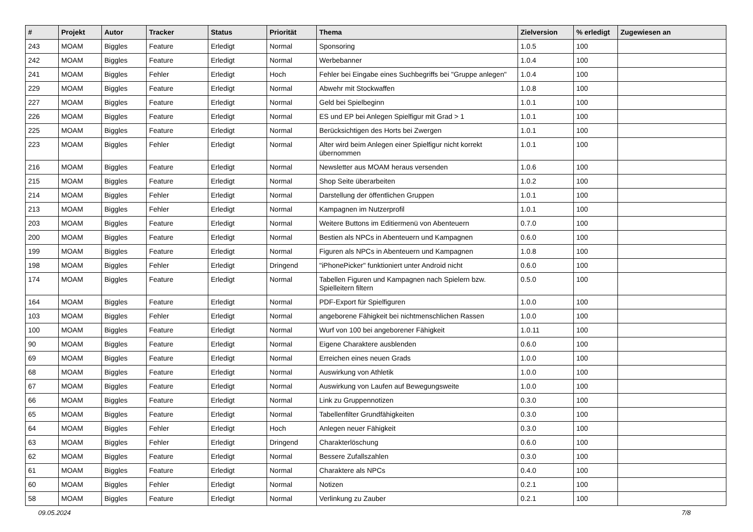| # | Projekt | Autor | Tracker | Status | Priorität | Thema | Zielversion | % erledigt | Zugewiesen an |
| --- | --- | --- | --- | --- | --- | --- | --- | --- | --- |
| 243 | MOAM | Biggles | Feature | Erledigt | Normal | Sponsoring | 1.0.5 | 100 | |
| 242 | MOAM | Biggles | Feature | Erledigt | Normal | Werbebanner | 1.0.4 | 100 | |
| 241 | MOAM | Biggles | Fehler | Erledigt | Hoch | Fehler bei Eingabe eines Suchbegriffs bei "Gruppe anlegen" | 1.0.4 | 100 | |
| 229 | MOAM | Biggles | Feature | Erledigt | Normal | Abwehr mit Stockwaffen | 1.0.8 | 100 | |
| 227 | MOAM | Biggles | Feature | Erledigt | Normal | Geld bei Spielbeginn | 1.0.1 | 100 | |
| 226 | MOAM | Biggles | Feature | Erledigt | Normal | ES und EP bei Anlegen Spielfigur mit Grad > 1 | 1.0.1 | 100 | |
| 225 | MOAM | Biggles | Feature | Erledigt | Normal | Berücksichtigen des Horts bei Zwergen | 1.0.1 | 100 | |
| 223 | MOAM | Biggles | Fehler | Erledigt | Normal | Alter wird beim Anlegen einer Spielfigur nicht korrekt übernommen | 1.0.1 | 100 | |
| 216 | MOAM | Biggles | Feature | Erledigt | Normal | Newsletter aus MOAM heraus versenden | 1.0.6 | 100 | |
| 215 | MOAM | Biggles | Feature | Erledigt | Normal | Shop Seite überarbeiten | 1.0.2 | 100 | |
| 214 | MOAM | Biggles | Fehler | Erledigt | Normal | Darstellung der öffentlichen Gruppen | 1.0.1 | 100 | |
| 213 | MOAM | Biggles | Fehler | Erledigt | Normal | Kampagnen im Nutzerprofil | 1.0.1 | 100 | |
| 203 | MOAM | Biggles | Feature | Erledigt | Normal | Weitere Buttons im Editiermenü von Abenteuern | 0.7.0 | 100 | |
| 200 | MOAM | Biggles | Feature | Erledigt | Normal | Bestien als NPCs in Abenteuern und Kampagnen | 0.6.0 | 100 | |
| 199 | MOAM | Biggles | Feature | Erledigt | Normal | Figuren als NPCs in Abenteuern und Kampagnen | 1.0.8 | 100 | |
| 198 | MOAM | Biggles | Fehler | Erledigt | Dringend | "iPhonePicker" funktioniert unter Android nicht | 0.6.0 | 100 | |
| 174 | MOAM | Biggles | Feature | Erledigt | Normal | Tabellen Figuren und Kampagnen nach Spielern bzw. Spielleitern filtern | 0.5.0 | 100 | |
| 164 | MOAM | Biggles | Feature | Erledigt | Normal | PDF-Export für Spielfiguren | 1.0.0 | 100 | |
| 103 | MOAM | Biggles | Fehler | Erledigt | Normal | angeborene Fähigkeit bei nichtmenschlichen Rassen | 1.0.0 | 100 | |
| 100 | MOAM | Biggles | Feature | Erledigt | Normal | Wurf von 100 bei angeborener Fähigkeit | 1.0.11 | 100 | |
| 90 | MOAM | Biggles | Feature | Erledigt | Normal | Eigene Charaktere ausblenden | 0.6.0 | 100 | |
| 69 | MOAM | Biggles | Feature | Erledigt | Normal | Erreichen eines neuen Grads | 1.0.0 | 100 | |
| 68 | MOAM | Biggles | Feature | Erledigt | Normal | Auswirkung von Athletik | 1.0.0 | 100 | |
| 67 | MOAM | Biggles | Feature | Erledigt | Normal | Auswirkung von Laufen auf Bewegungsweite | 1.0.0 | 100 | |
| 66 | MOAM | Biggles | Feature | Erledigt | Normal | Link zu Gruppennotizen | 0.3.0 | 100 | |
| 65 | MOAM | Biggles | Feature | Erledigt | Normal | Tabellenfilter Grundfähigkeiten | 0.3.0 | 100 | |
| 64 | MOAM | Biggles | Fehler | Erledigt | Hoch | Anlegen neuer Fähigkeit | 0.3.0 | 100 | |
| 63 | MOAM | Biggles | Fehler | Erledigt | Dringend | Charakterlöschung | 0.6.0 | 100 | |
| 62 | MOAM | Biggles | Feature | Erledigt | Normal | Bessere Zufallszahlen | 0.3.0 | 100 | |
| 61 | MOAM | Biggles | Feature | Erledigt | Normal | Charaktere als NPCs | 0.4.0 | 100 | |
| 60 | MOAM | Biggles | Fehler | Erledigt | Normal | Notizen | 0.2.1 | 100 | |
| 58 | MOAM | Biggles | Feature | Erledigt | Normal | Verlinkung zu Zauber | 0.2.1 | 100 | |
09.05.2024 7/8